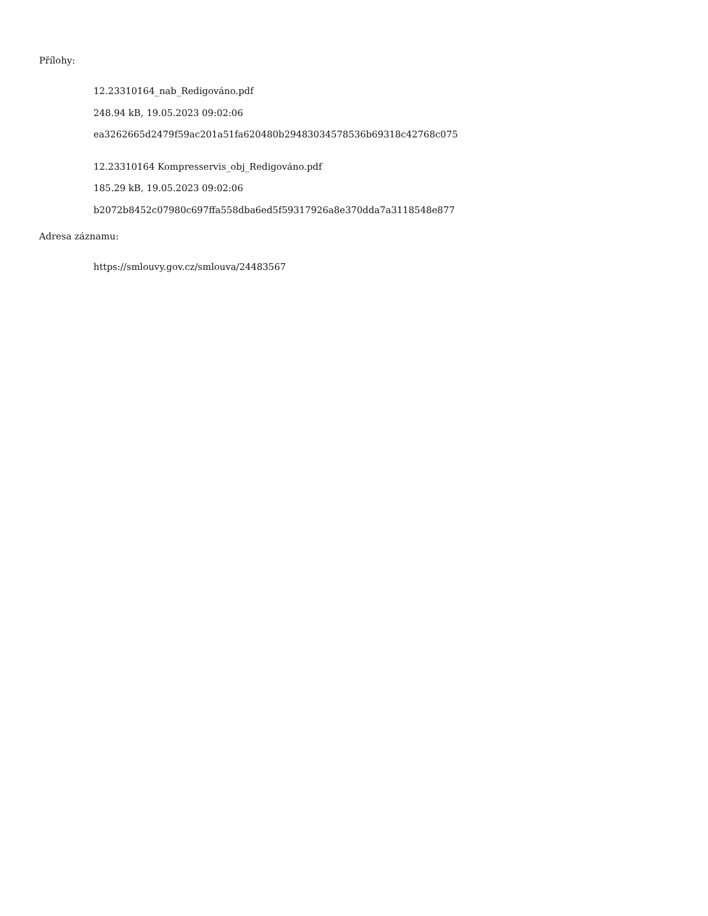Přílohy:
12.23310164_nab_Redigováno.pdf
248.94 kB, 19.05.2023 09:02:06
ea3262665d2479f59ac201a51fa620480b29483034578536b69318c42768c075
12.23310164 Kompresservis_obj_Redigováno.pdf
185.29 kB, 19.05.2023 09:02:06
b2072b8452c07980c697ffa558dba6ed5f59317926a8e370dda7a3118548e877
Adresa záznamu:
https://smlouvy.gov.cz/smlouva/24483567